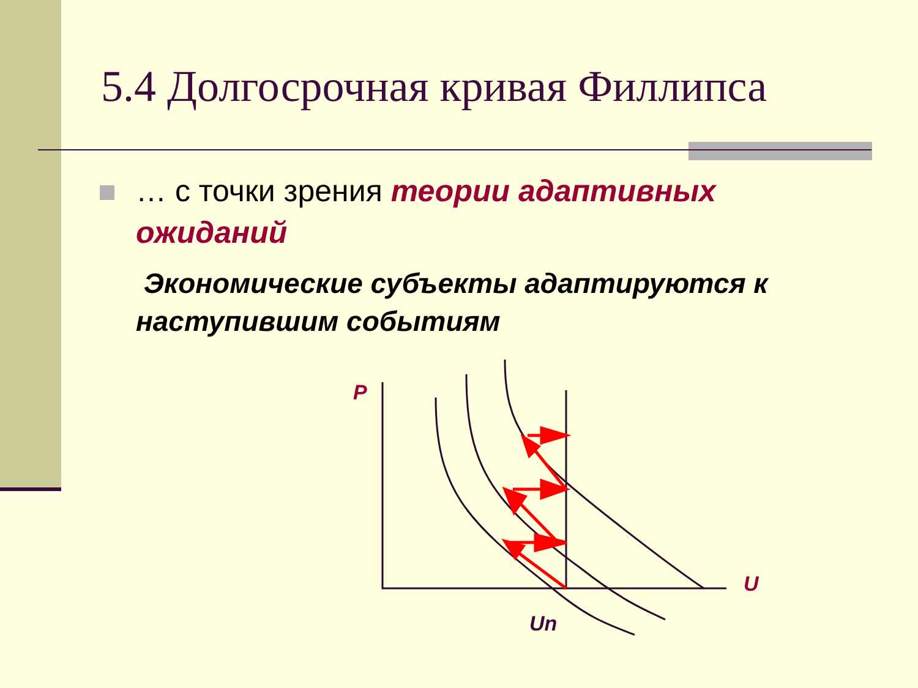5.4 Долгосрочная кривая Филлипса
… с точки зрения теории адаптивных ожиданий
Экономические субъекты адаптируются к наступившим событиям
P
U
Un